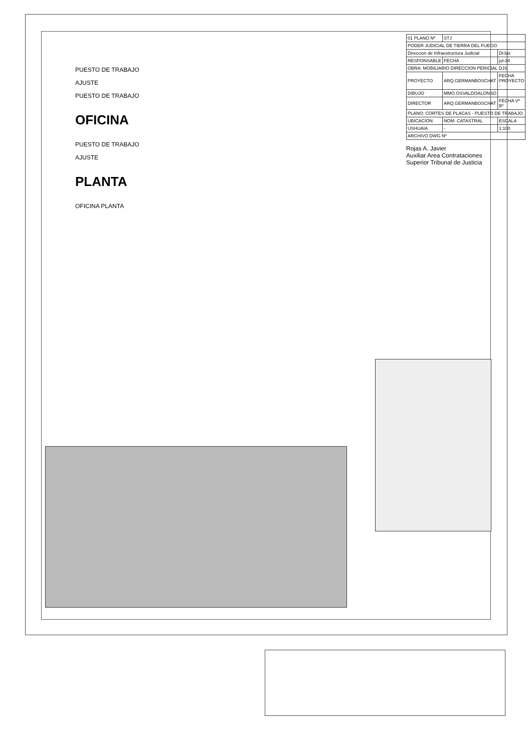PUESTO DE TRABAJO
AJUSTE
PUESTO DE TRABAJO
OFICINA
PUESTO DE TRABAJO
AJUSTE
PLANTA
OFICINA PLANTA
| 01 PLANO Nº | STJ | |
| PODER JUDICIAL DE TIERRA DEL FUEGO | | |
| Direccion de Infraestructura Judicial | | DIJus |
| RESPONSABLE | FECHA | jul-24 |
| OBRA: MOBILIARIO DIRECCION PERICIAL DJS | | |
| PROYECTO | ARQ.GERMANBOSCHAT | FECHA PROYECTO - |
| DIBUJO | MMO.OSVALDOALONSO | |
| DIRECTOR | ARQ.GERMANBOSCHAT | FECHA Vº Bº |
| PLANO: CORTES DE PLACAS - PUESTO DE TRABAJO | | |
| UBICACION | NOM. CATASTRAL | ESCALA |
| USHUAIA | - | 1:100 |
| ARCHIVO DWG Nº | | |
Rojas A. Javier
Auxiliar Area Contrataciones
Superior Tribunal de Justicia